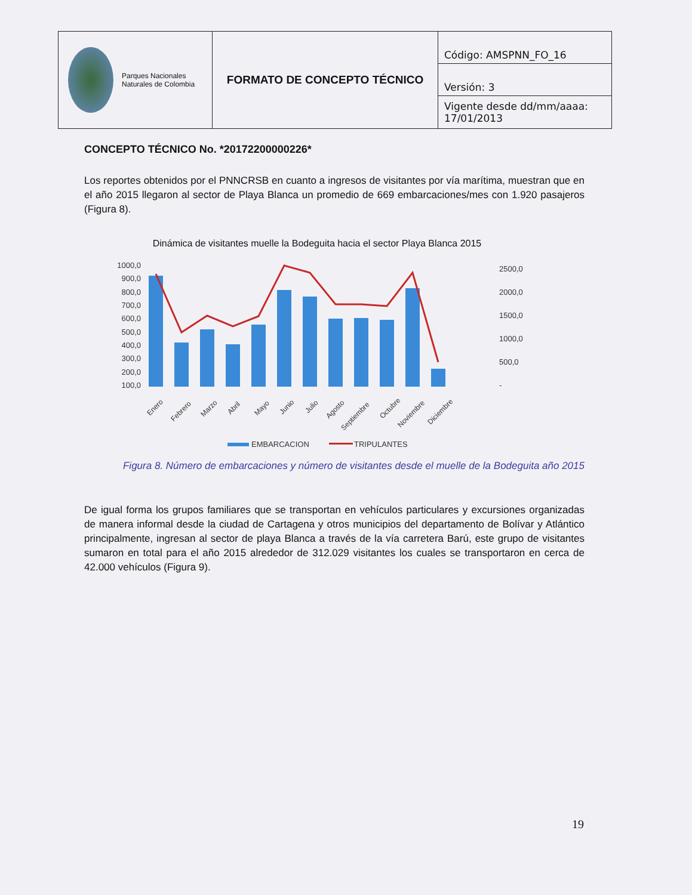| Parques Nacionales Naturales de Colombia | FORMATO DE CONCEPTO TÉCNICO | Código: AMSPNN_FO_16 |
| | | Versión: 3 |
| | | Vigente desde dd/mm/aaaa: 17/01/2013 |
CONCEPTO TÉCNICO No. *20172200000226*
Los reportes obtenidos por el PNNCRSB en cuanto a ingresos de visitantes por vía marítima, muestran que en el año 2015 llegaron al sector de Playa Blanca un promedio de 669 embarcaciones/mes con 1.920 pasajeros (Figura 8).
Dinámica de visitantes muelle la Bodeguita hacia el sector Playa Blanca 2015
1000,0
900,0
800,0
700,0
600,0
500,0
400,0
300,0
200,0
100,0
2500,0
2000,0
1500,0
1000,0
500,0
-
Enero
Febrero
Marzo
Abril
Mayo
Junio
Julio
Agosto
Septiembre
Octubre
Noviembre
Diciembre
EMBARCACION
TRIPULANTES
Figura 8. Número de embarcaciones y número de visitantes desde el muelle de la Bodeguita año 2015
De igual forma los grupos familiares que se transportan en vehículos particulares y excursiones organizadas de manera informal desde la ciudad de Cartagena y otros municipios del departamento de Bolívar y Atlántico principalmente, ingresan al sector de playa Blanca a través de la vía carretera Barú, este grupo de visitantes sumaron en total para el año 2015 alrededor de 312.029 visitantes los cuales se transportaron en cerca de 42.000 vehículos (Figura 9).
19